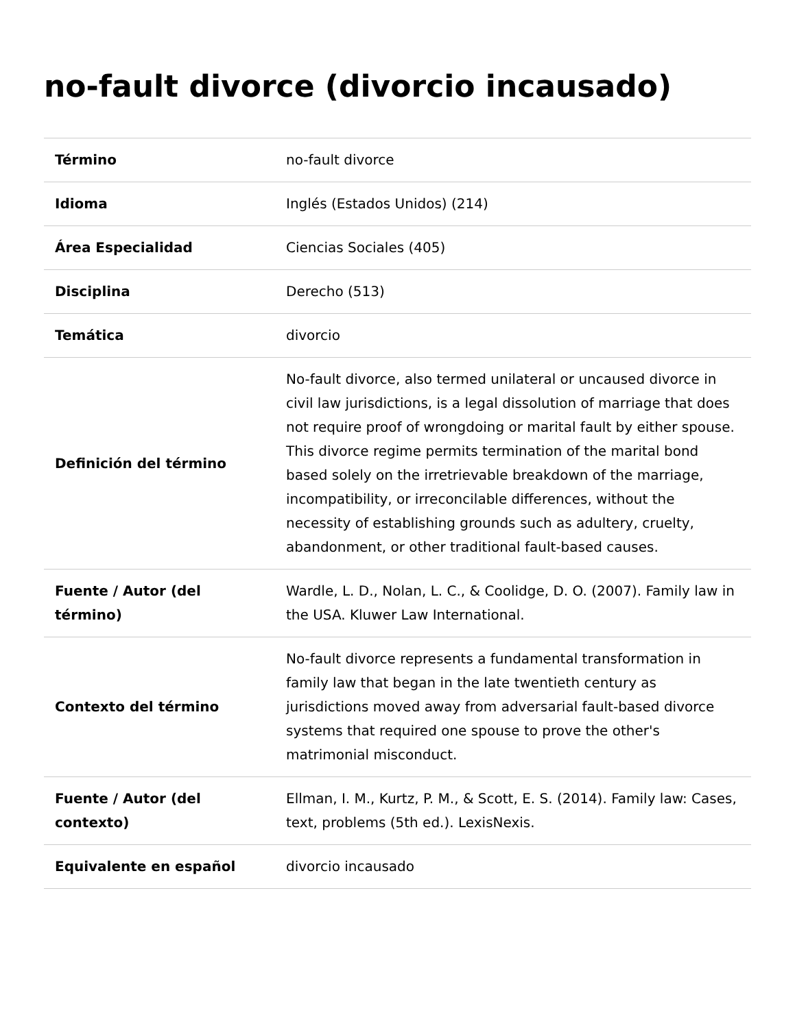no-fault divorce (divorcio incausado)
| Término | no-fault divorce |
| Idioma | Inglés (Estados Unidos) (214) |
| Área Especialidad | Ciencias Sociales (405) |
| Disciplina | Derecho (513) |
| Temática | divorcio |
| Definición del término | No-fault divorce, also termed unilateral or uncaused divorce in civil law jurisdictions, is a legal dissolution of marriage that does not require proof of wrongdoing or marital fault by either spouse. This divorce regime permits termination of the marital bond based solely on the irretrievable breakdown of the marriage, incompatibility, or irreconcilable differences, without the necessity of establishing grounds such as adultery, cruelty, abandonment, or other traditional fault-based causes. |
| Fuente / Autor (del término) | Wardle, L. D., Nolan, L. C., & Coolidge, D. O. (2007). Family law in the USA. Kluwer Law International. |
| Contexto del término | No-fault divorce represents a fundamental transformation in family law that began in the late twentieth century as jurisdictions moved away from adversarial fault-based divorce systems that required one spouse to prove the other's matrimonial misconduct. |
| Fuente / Autor (del contexto) | Ellman, I. M., Kurtz, P. M., & Scott, E. S. (2014). Family law: Cases, text, problems (5th ed.). LexisNexis. |
| Equivalente en español | divorcio incausado |